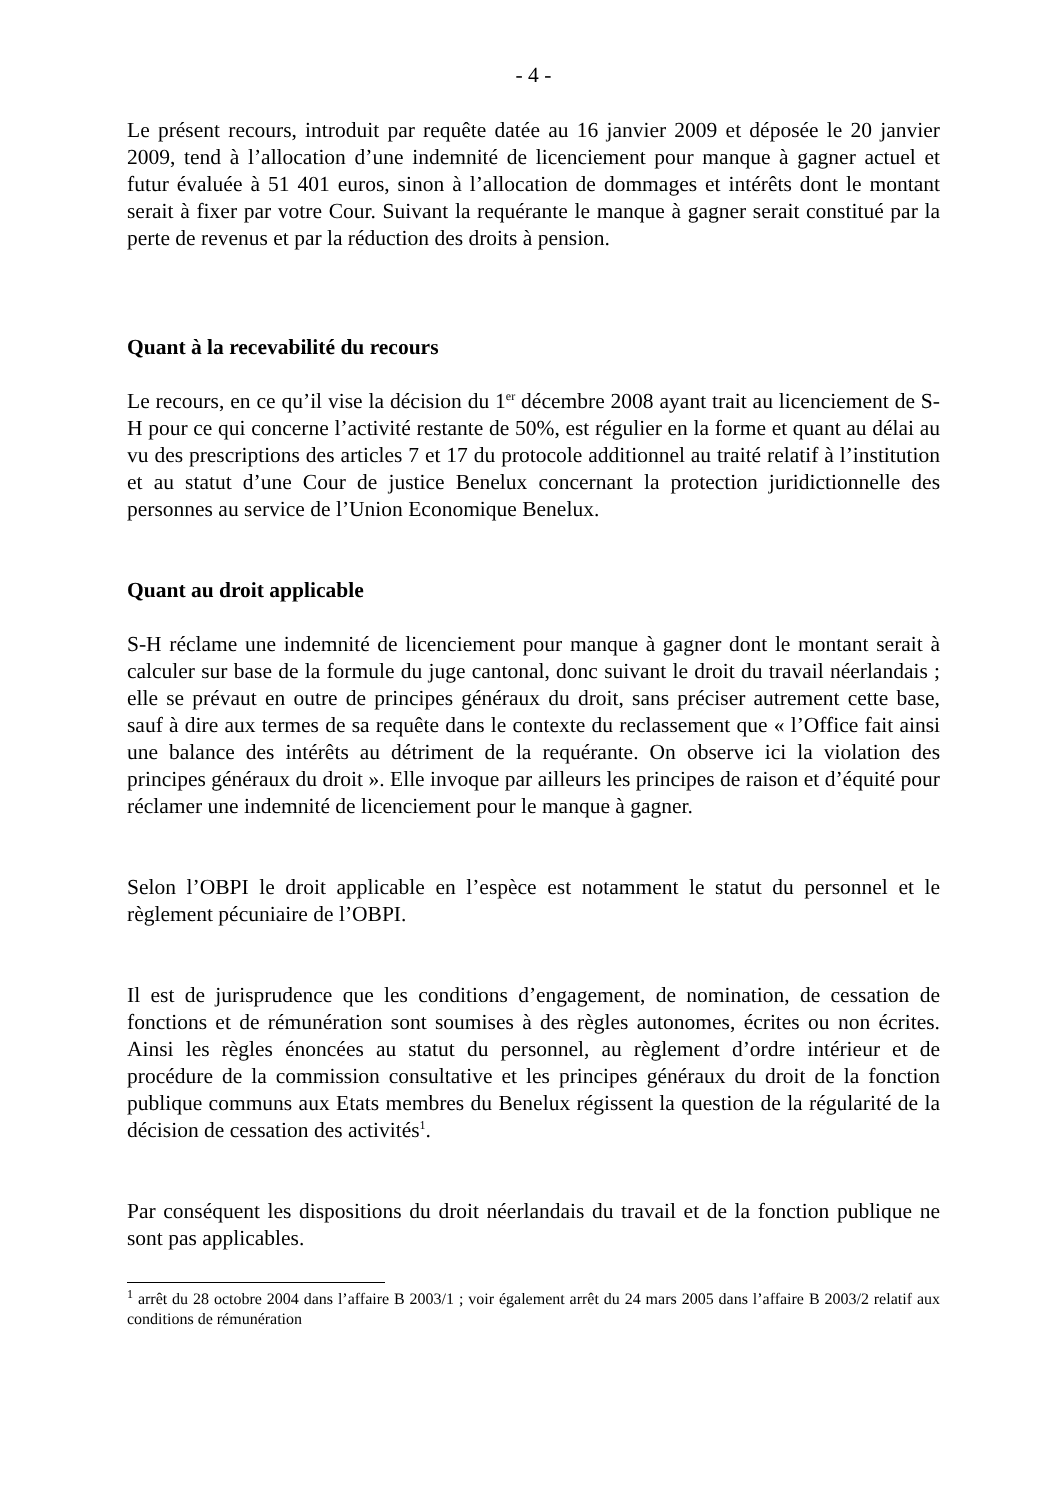- 4 -
Le présent recours, introduit par requête datée au 16 janvier 2009 et déposée le 20 janvier 2009, tend à l’allocation d’une indemnité de licenciement pour manque à gagner actuel et futur évaluée à 51 401 euros, sinon à l’allocation de dommages et intérêts dont le montant serait à fixer par votre Cour. Suivant la requérante le manque à gagner serait constitué par la perte de revenus et par la réduction des droits à pension.
Quant à la recevabilité du recours
Le recours, en ce qu’il vise la décision du 1<sup>er</sup> décembre 2008 ayant trait au licenciement de S-H pour ce qui concerne l’activité restante de 50%, est régulier en la forme et quant au délai au vu des prescriptions des articles 7 et 17 du protocole additionnel au traité relatif à l’institution et au statut d’une Cour de justice Benelux concernant la protection juridictionnelle des personnes au service de l’Union Economique Benelux.
Quant au droit applicable
S-H réclame une indemnité de licenciement pour manque à gagner dont le montant serait à calculer sur base de la formule du juge cantonal, donc suivant le droit du travail néerlandais ; elle se prévaut en outre de principes généraux du droit, sans préciser autrement cette base, sauf à dire aux termes de sa requête dans le contexte du reclassement que « l’Office fait ainsi une balance des intérêts au détriment de la requérante. On observe ici la violation des principes généraux du droit ». Elle invoque par ailleurs les principes de raison et d’équité pour réclamer une indemnité de licenciement pour le manque à gagner.
Selon l’OBPI le droit applicable en l’espèce est notamment le statut du personnel et le règlement pécuniaire de l’OBPI.
Il est de jurisprudence que les conditions d’engagement, de nomination, de cessation de fonctions et de rémunération sont soumises à des règles autonomes, écrites ou non écrites. Ainsi les règles énoncées au statut du personnel, au règlement d’ordre intérieur et de procédure de la commission consultative et les principes généraux du droit de la fonction publique communs aux Etats membres du Benelux régissent la question de la régularité de la décision de cessation des activités<sup>1</sup>.
Par conséquent les dispositions du droit néerlandais du travail et de la fonction publique ne sont pas applicables.
<sup>1</sup> arrêt du 28 octobre 2004 dans l’affaire B 2003/1 ; voir également arrêt du 24 mars 2005 dans l’affaire B 2003/2 relatif aux conditions de rémunération